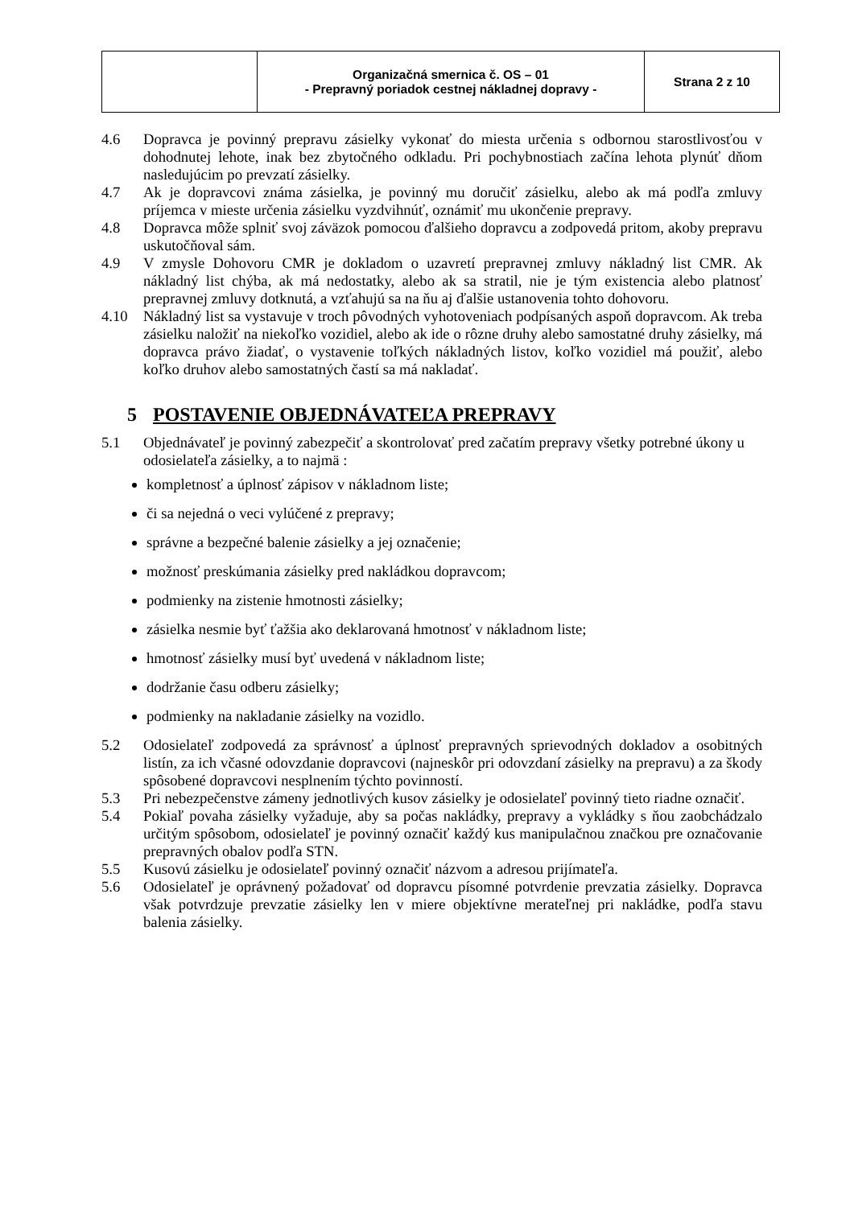| | Organizačná smernica č. OS – 01 - Prepravný poriadok cestnej nákladnej dopravy - | Strana 2 z 10 |
4.6 Dopravca je povinný prepravu zásielky vykonať do miesta určenia s odbornou starostlivosťou v dohodnutej lehote, inak bez zbytočného odkladu. Pri pochybnostiach začína lehota plynúť dňom nasledujúcim po prevzatí zásielky.
4.7 Ak je dopravcovi známa zásielka, je povinný mu doručiť zásielku, alebo ak má podľa zmluvy príjemca v mieste určenia zásielku vyzdvihnúť, oznámiť mu ukončenie prepravy.
4.8 Dopravca môže splniť svoj záväzok pomocou ďalšieho dopravcu a zodpovedá pritom, akoby prepravu uskutočňoval sám.
4.9 V zmysle Dohovoru CMR je dokladom o uzavretí prepravnej zmluvy nákladný list CMR. Ak nákladný list chýba, ak má nedostatky, alebo ak sa stratil, nie je tým existencia alebo platnosť prepravnej zmluvy dotknutá, a vzťahujú sa na ňu aj ďalšie ustanovenia tohto dohovoru.
4.10 Nákladný list sa vystavuje v troch pôvodných vyhotoveniach podpísaných aspoň dopravcom. Ak treba zásielku naložiť na niekoľko vozidiel, alebo ak ide o rôzne druhy alebo samostatné druhy zásielky, má dopravca právo žiadať, o vystavenie toľkých nákladných listov, koľko vozidiel má použiť, alebo koľko druhov alebo samostatných častí sa má nakladať.
5 POSTAVENIE OBJEDNÁVATEĽA PREPRAVY
5.1 Objednávateľ je povinný zabezpečiť a skontrolovať pred začatím prepravy všetky potrebné úkony u odosielateľa zásielky, a to najmä :
kompletnosť a úplnosť zápisov v nákladnom liste;
či sa nejedná o veci vylúčené z prepravy;
správne a bezpečné balenie zásielky a jej označenie;
možnosť preskúmania zásielky pred nakládkou dopravcom;
podmienky na zistenie hmotnosti zásielky;
zásielka nesmie byť ťažšia ako deklarovaná hmotnosť v nákladnom liste;
hmotnosť zásielky musí byť uvedená v nákladnom liste;
dodržanie času odberu zásielky;
podmienky na nakladanie zásielky na vozidlo.
5.2 Odosielateľ zodpovedá za správnosť a úplnosť prepravných sprievodných dokladov a osobitných listín, za ich včasné odovzdanie dopravcovi (najneskôr pri odovzdaní zásielky na prepravu) a za škody spôsobené dopravcovi nesplnením týchto povinností.
5.3 Pri nebezpečenstve zámeny jednotlivých kusov zásielky je odosielateľ povinný tieto riadne označiť.
5.4 Pokiaľ povaha zásielky vyžaduje, aby sa počas nakládky, prepravy a vykládky s ňou zaobchádzalo určitým spôsobom, odosielateľ je povinný označiť každý kus manipulačnou značkou pre označovanie prepravných obalov podľa STN.
5.5 Kusovú zásielku je odosielateľ povinný označiť názvom a adresou prijímateľa.
5.6 Odosielateľ je oprávnený požadovať od dopravcu písomné potvrdenie prevzatia zásielky. Dopravca však potvrdzuje prevzatie zásielky len v miere objektívne merateľnej pri nakládke, podľa stavu balenia zásielky.